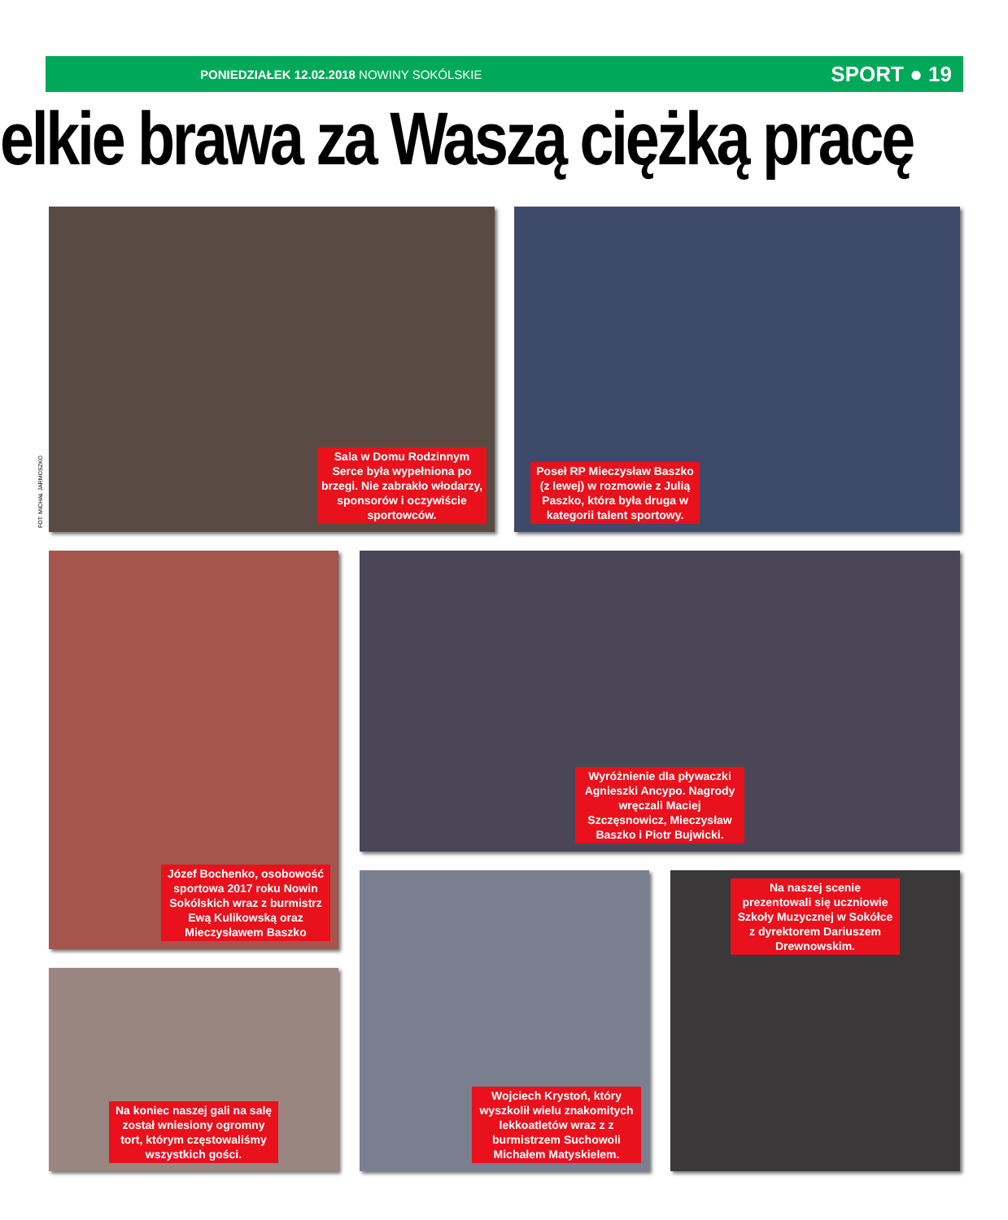PONIEDZIAŁEK 12.02.2018 NOWINY SOKÓLSKIE SPORT ● 19
elkie brawa za Waszą ciężką pracę
FOT. MICHAŁ JARMOSZKO
Sala w Domu Rodzinnym Serce była wypełniona po brzegi. Nie zabrakło włodarzy, sponsorów i oczywiście sportowców.
Poseł RP Mieczysław Baszko (z lewej) w rozmowie z Julią Paszko, która była druga w kategorii talent sportowy.
Józef Bochenko, osobowość sportowa 2017 roku Nowin Sokólskich wraz z burmistrz Ewą Kulikowską oraz Mieczysławem Baszko
Wyróżnienie dla pływaczki Agnieszki Ancypo. Nagrody wręczali Maciej Szczęsnowicz, Mieczysław Baszko i Piotr Bujwicki.
Na koniec naszej gali na salę został wniesiony ogromny tort, którym częstowaliśmy wszystkich gości.
Wojciech Krystoń, który wyszkolił wielu znakomitych lekkoatletów wraz z z burmistrzem Suchowoli Michałem Matyskielem.
Na naszej scenie prezentowali się uczniowie Szkoły Muzycznej w Sokółce z dyrektorem Dariuszem Drewnowskim.